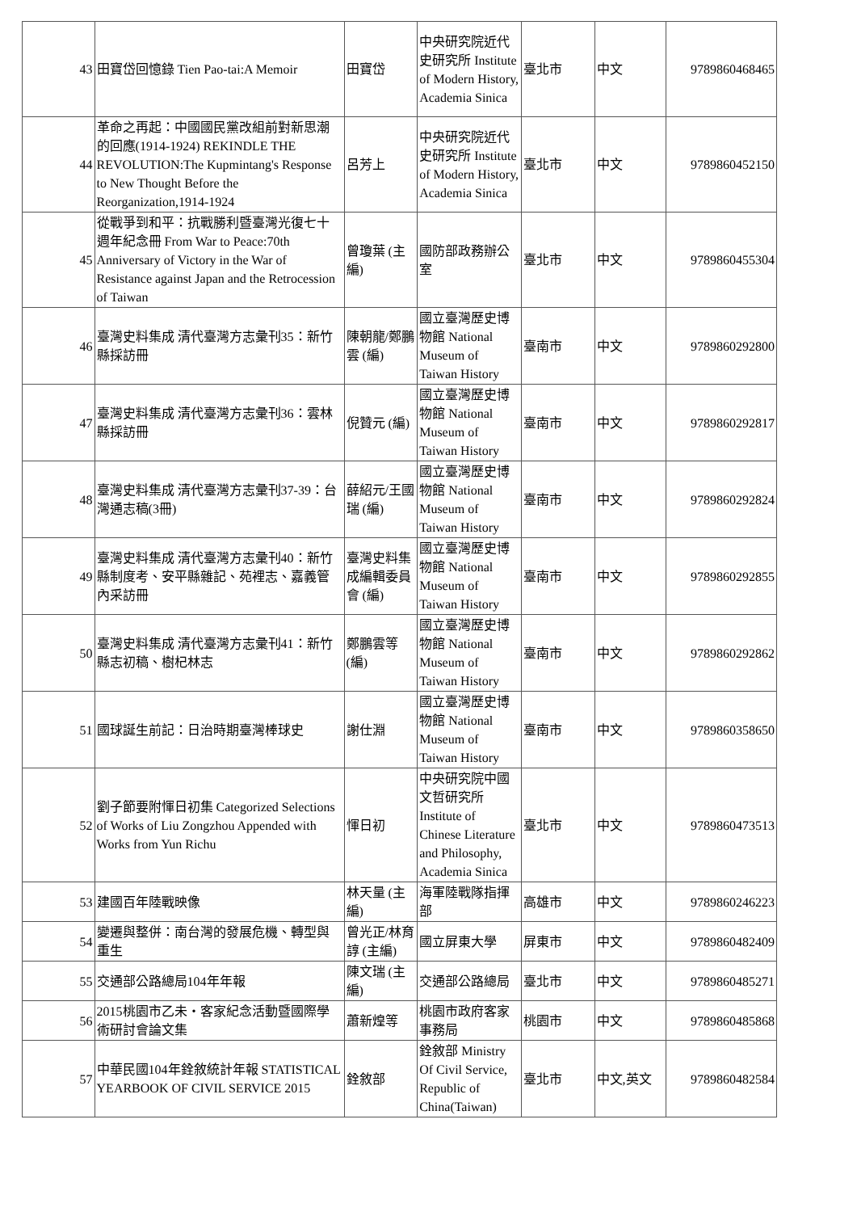| 43 | 田寶岱回憶錄 Tien Pao-tai:A Memoir | 田寶岱 | 中央研究院近代史研究所 Institute of Modern History, Academia Sinica | 臺北市 | 中文 | 9789860468465 |
| 44 | 革命之再起：中國國民黨改組前對新思潮的回應(1914-1924) REKINDLE THE REVOLUTION:The Kupmintang's Response to New Thought Before the Reorganization,1914-1924 | 呂芳上 | 中央研究院近代史研究所 Institute of Modern History, Academia Sinica | 臺北市 | 中文 | 9789860452150 |
| 45 | 從戰爭到和平：抗戰勝利暨臺灣光復七十週年紀念冊 From War to Peace:70th Anniversary of Victory in the War of Resistance against Japan and the Retrocession of Taiwan | 曾瓊葉 (主編) | 國防部政務辦公室 | 臺北市 | 中文 | 9789860455304 |
| 46 | 臺灣史料集成 清代臺灣方志彙刊35：新竹縣採訪冊 | 陳朝龍/鄭鵬雲 (編) | 國立臺灣歷史博物館 National Museum of Taiwan History | 臺南市 | 中文 | 9789860292800 |
| 47 | 臺灣史料集成 清代臺灣方志彙刊36：雲林縣採訪冊 | 倪贊元 (編) | 國立臺灣歷史博物館 National Museum of Taiwan History | 臺南市 | 中文 | 9789860292817 |
| 48 | 臺灣史料集成 清代臺灣方志彙刊37-39：台灣通志稿(3冊) | 薛紹元/王國瑞 (編) | 國立臺灣歷史博物館 National Museum of Taiwan History | 臺南市 | 中文 | 9789860292824 |
| 49 | 臺灣史料集成 清代臺灣方志彙刊40：新竹縣制度考、安平縣雜記、苑裡志、嘉義管內采訪冊 | 臺灣史料集成編輯委員會 (編) | 國立臺灣歷史博物館 National Museum of Taiwan History | 臺南市 | 中文 | 9789860292855 |
| 50 | 臺灣史料集成 清代臺灣方志彙刊41：新竹縣志初稿、樹杞林志 | 鄭鵬雲等 (編) | 國立臺灣歷史博物館 National Museum of Taiwan History | 臺南市 | 中文 | 9789860292862 |
| 51 | 國球誕生前記：日治時期臺灣棒球史 | 謝仕淵 | 國立臺灣歷史博物館 National Museum of Taiwan History | 臺南市 | 中文 | 9789860358650 |
| 52 | 劉子節要附惲日初集 Categorized Selections of Works of Liu Zongzhou Appended with Works from Yun Richu | 惲日初 | 中央研究院中國文哲研究所 Institute of Chinese Literature and Philosophy, Academia Sinica | 臺北市 | 中文 | 9789860473513 |
| 53 | 建國百年陸戰映像 | 林天量 (主編) | 海軍陸戰隊指揮部 | 高雄市 | 中文 | 9789860246223 |
| 54 | 變遷與整併：南台灣的發展危機、轉型與重生 | 曾光正/林育諄 (主編) | 國立屏東大學 | 屏東市 | 中文 | 9789860482409 |
| 55 | 交通部公路總局104年年報 | 陳文瑞 (主編) | 交通部公路總局 | 臺北市 | 中文 | 9789860485271 |
| 56 | 2015桃園市乙未・客家紀念活動暨國際學術研討會論文集 | 蕭新煌等 | 桃園市政府客家事務局 | 桃園市 | 中文 | 9789860485868 |
| 57 | 中華民國104年銓敘統計年報 STATISTICAL YEARBOOK OF CIVIL SERVICE 2015 | 銓敘部 | 銓敘部 Ministry Of Civil Service, Republic of China(Taiwan) | 臺北市 | 中文,英文 | 9789860482584 |